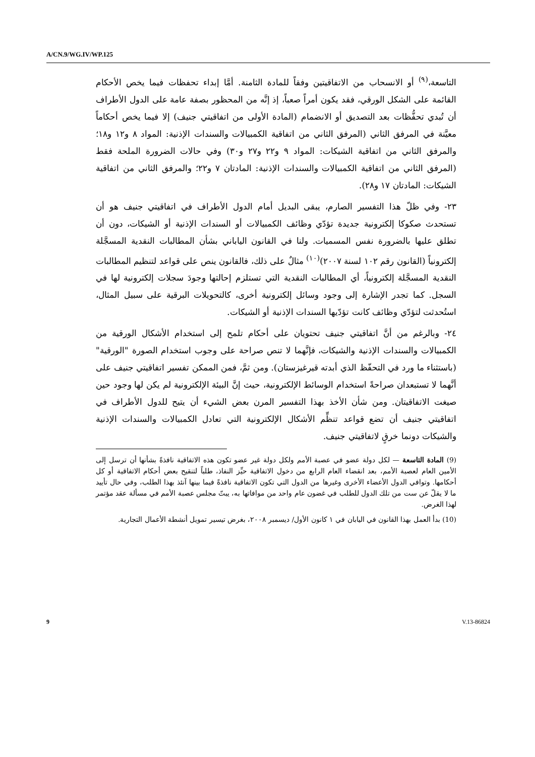A/CN.9/WG.IV/WP.125
التاسعة،<sup>(٩)</sup> أو الانسحاب من الاتفاقيتين وفقاً للمادة الثامنة. أمَّا إبداء تحفظات فيما يخص الأحكام القائمة على الشكل الورقي، فقد يكون أمراً صعباً، إذ إنَّه من المحظور بصفة عامة على الدول الأطراف أن تُبدي تحفُّظات بعد التصديق أو الانضمام (المادة الأولى من اتفاقيتي جنيف) إلا فيما يخص أحكاماً معيَّنة في المرفق الثاني (المرفق الثاني من اتفاقية الكمبيالات والسندات الإذنية: المواد ٨ و١٢ و١٨؛ والمرفق الثاني من اتفاقية الشيكات: المواد ٩ و٢٢ و٢٧ و٣٠) وفي حالات الضرورة الملحة فقط (المرفق الثاني من اتفاقية الكمبيالات والسندات الإذنية: المادتان ٧ و٢٢؛ والمرفق الثاني من اتفاقية الشيكات: المادتان ١٧ و٢٨).
٢٣- وفي ظلّ هذا التفسير الصارم، يبقى البديل أمام الدول الأطراف في اتفاقيتي جنيف هو أن تستحدث صكوكا إلكترونية جديدة تؤدّي وظائف الكمبيالات أو السندات الإذنية أو الشيكات، دون أن تطلق عليها بالضرورة نفس المسميات. ولنا في القانون الياباني بشأن المطالبات النقدية المسجَّلة إلكترونياً (القانون رقم ١٠٢ لسنة ٢٠٠٧)<sup>(١٠)</sup> مثالٌ على ذلك، فالقانون ينص على قواعد لتنظيم المطالبات النقدية المسجَّلة إلكترونياً، أي المطالبات النقدية التي تستلزم إحالتها وجودَ سجلات إلكترونية لها في السجل. كما تجدر الإشارة إلى وجود وسائل إلكترونية أخرى، كالتحويلات البرقية على سبيل المثال، استُحدثت لتؤدّي وظائف كانت تؤدّيها السندات الإذنية أو الشيكات.
٢٤- وبالرغم من أنَّ اتفاقيتي جنيف تحتويان على أحكام تلمح إلى استخدام الأشكال الورقية من الكمبيالات والسندات الإذنية والشيكات، فإنَّهما لا تنص صراحة على وجوب استخدام الصورة "الورقية" (باستثناء ما ورد في التحفّظ الذي أبدته قيرغيزستان). ومن ثمَّ، فمن الممكن تفسير اتفاقيتي جنيف على أنَّهما لا تستبعدان صراحةً استخدام الوسائط الإلكترونية، حيث إنَّ البيئة الإلكترونية لم يكن لها وجود حين صيغت الاتفاقيتان. ومن شأن الأخذ بهذا التفسير المرن بعض الشيء أن يتيح للدول الأطراف في اتفاقيتي جنيف أن تضع قواعد تنظِّم الأشكال الإلكترونية التي تعادل الكمبيالات والسندات الإذنية والشيكات دونما خرقٍ لاتفاقيتي جنيف.
(9) المادة التاسعة — لكل دولة عضو في عصبة الأمم ولكل دولة غير عضو تكون هذه الاتفاقية نافذةً بشأنها أن ترسل إلى الأمين العام لعصبة الأمم، بعد انقضاء العام الرابع من دخول الاتفاقية حيِّز النفاذ، طلباً لتنقيح بعض أحكام الاتفاقية أو كل أحكامها. وتوافي الدول الأعضاء الأخرى وغيرها من الدول التي تكون الاتفاقية نافذةً فيما بينها آنئذ بهذا الطلب، وفي حال تأييد ما لا يقلّ عن ست من تلك الدول للطلب في غضون عام واحد من موافاتها به، يبتّ مجلس عصبة الأمم في مسألة عقد مؤتمر لهذا الغرض.
(10) بدأ العمل بهذا القانون في اليابان في ١ كانون الأول/ ديسمبر ٢٠٠٨، بغرض تيسير تمويل أنشطة الأعمال التجارية.
9 V.13-86824